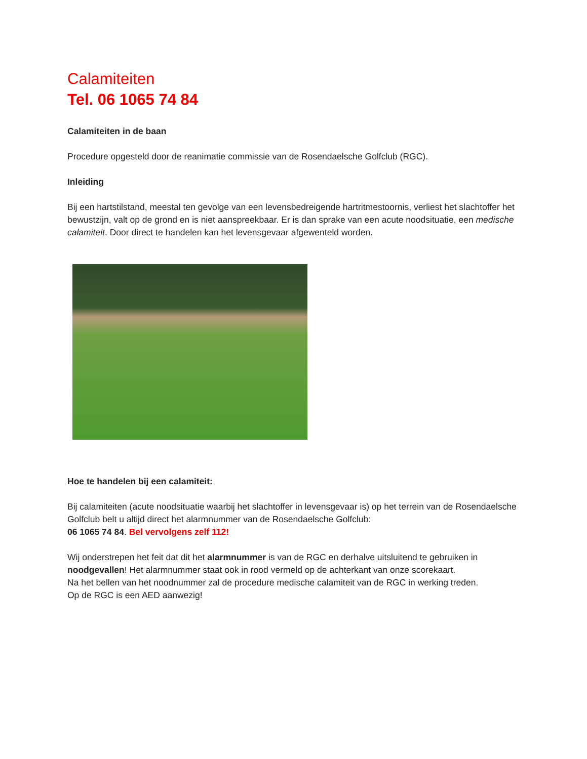Calamiteiten
Tel. 06 1065 74 84
Calamiteiten in de baan
Procedure opgesteld door de reanimatie commissie van de Rosendaelsche Golfclub (RGC).
Inleiding
Bij een hartstilstand, meestal ten gevolge van een levensbedreigende hartritmestoornis, verliest het slachtoffer het bewustzijn, valt op de grond en is niet aanspreekbaar. Er is dan sprake van een acute noodsituatie, een medische calamiteit. Door direct te handelen kan het levensgevaar afgewenteld worden.
Hoe te handelen bij een calamiteit:
Bij calamiteiten (acute noodsituatie waarbij het slachtoffer in levensgevaar is) op het terrein van de Rosendaelsche Golfclub belt u altijd direct het alarmnummer van de Rosendaelsche Golfclub:
06 1065 74 84. Bel vervolgens zelf 112!
Wij onderstrepen het feit dat dit het alarmnummer is van de RGC en derhalve uitsluitend te gebruiken in noodgevallen! Het alarmnummer staat ook in rood vermeld op de achterkant van onze scorekaart.
Na het bellen van het noodnummer zal de procedure medische calamiteit van de RGC in werking treden.
Op de RGC is een AED aanwezig!